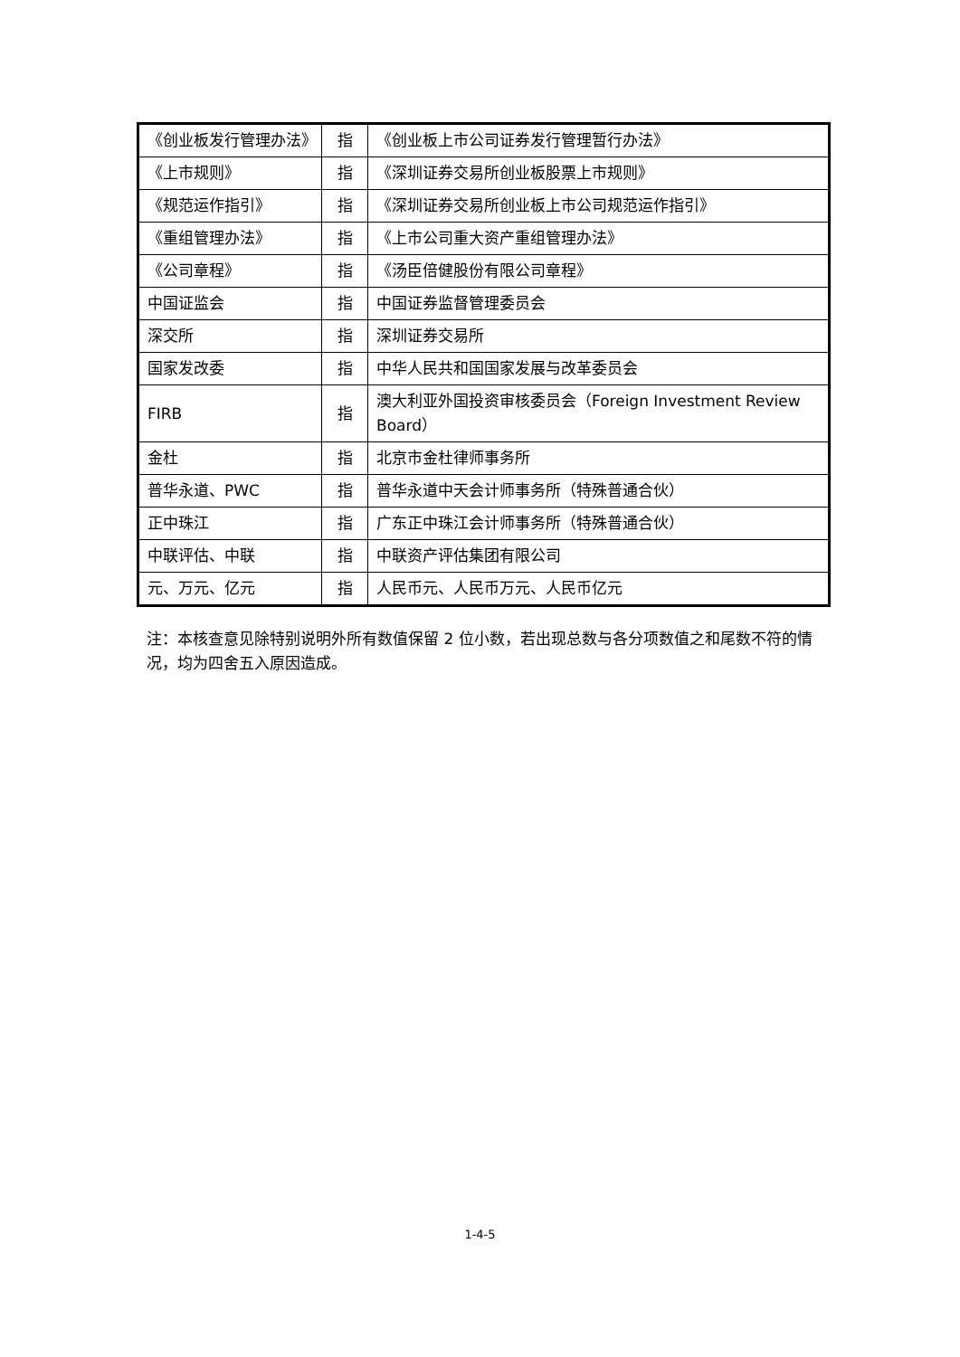| 《创业板发行管理办法》 | 指 | 《创业板上市公司证券发行管理暂行办法》 |
| 《上市规则》 | 指 | 《深圳证券交易所创业板股票上市规则》 |
| 《规范运作指引》 | 指 | 《深圳证券交易所创业板上市公司规范运作指引》 |
| 《重组管理办法》 | 指 | 《上市公司重大资产重组管理办法》 |
| 《公司章程》 | 指 | 《汤臣倍健股份有限公司章程》 |
| 中国证监会 | 指 | 中国证券监督管理委员会 |
| 深交所 | 指 | 深圳证券交易所 |
| 国家发改委 | 指 | 中华人民共和国国家发展与改革委员会 |
| FIRB | 指 | 澳大利亚外国投资审核委员会（Foreign Investment Review Board） |
| 金杜 | 指 | 北京市金杜律师事务所 |
| 普华永道、PWC | 指 | 普华永道中天会计师事务所（特殊普通合伙） |
| 正中珠江 | 指 | 广东正中珠江会计师事务所（特殊普通合伙） |
| 中联评估、中联 | 指 | 中联资产评估集团有限公司 |
| 元、万元、亿元 | 指 | 人民币元、人民币万元、人民币亿元 |
注：本核查意见除特别说明外所有数值保留 2 位小数，若出现总数与各分项数值之和尾数不符的情况，均为四舍五入原因造成。
1-4-5